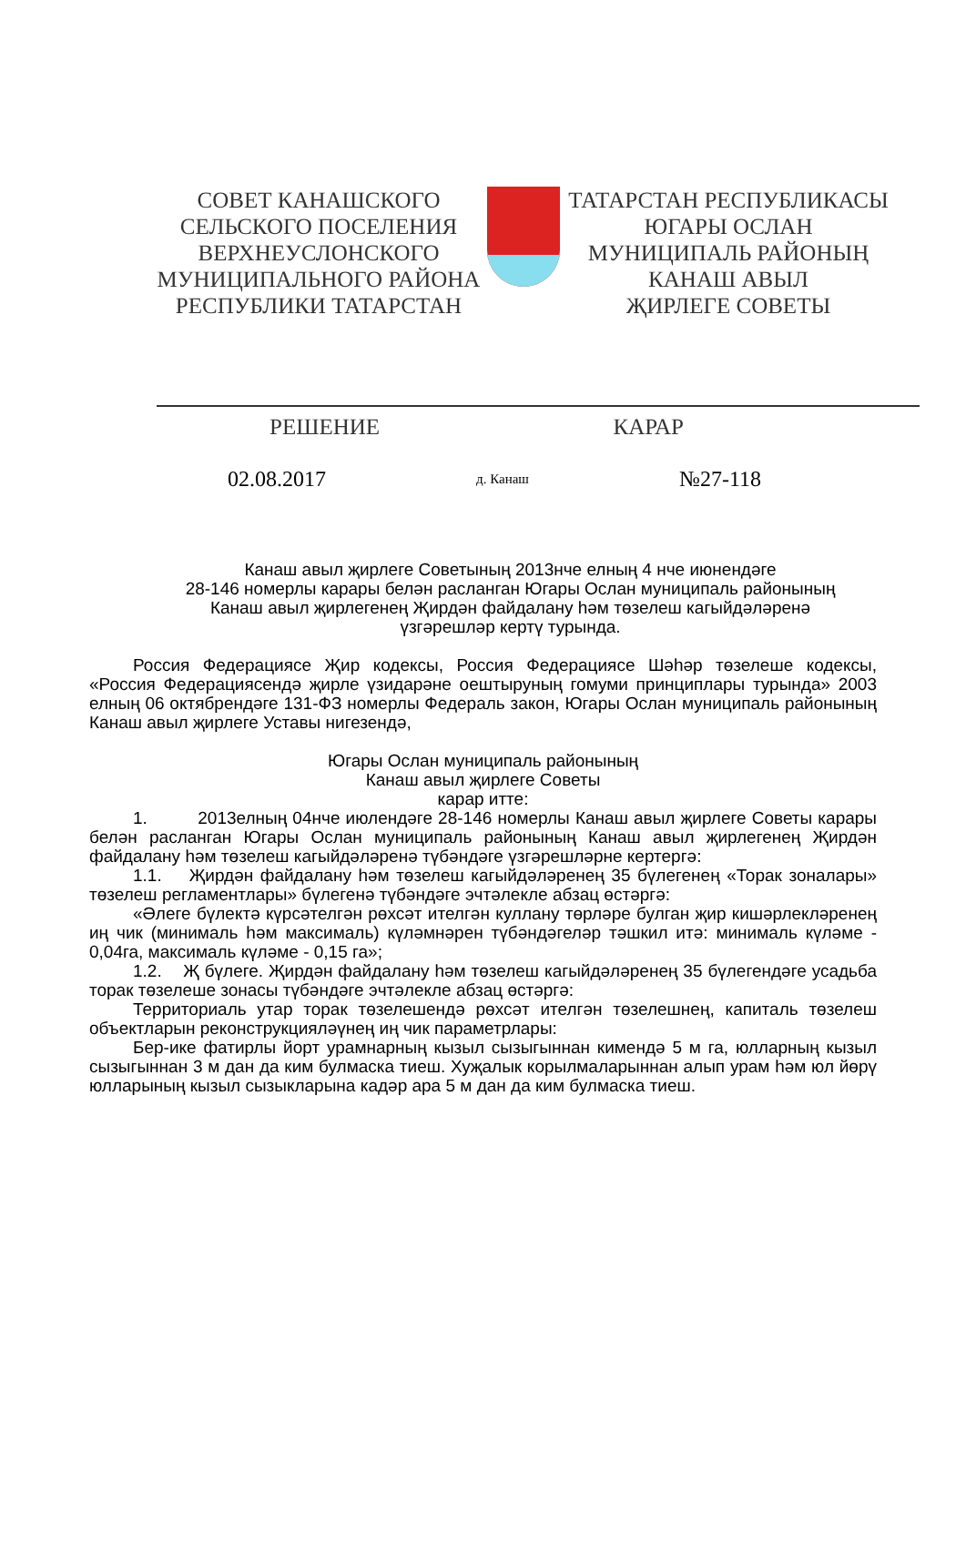СОВЕТ КАНАШСКОГО
СЕЛЬСКОГО ПОСЕЛЕНИЯ
ВЕРХНЕУСЛОНСКОГО
МУНИЦИПАЛЬНОГО РАЙОНА
РЕСПУБЛИКИ ТАТАРСТАН
ТАТАРСТАН РЕСПУБЛИКАСЫ
ЮГАРЫ ОСЛАН
МУНИЦИПАЛЬ РАЙОНЫҢ
КАНАШ АВЫЛ
ҖИРЛЕГЕ СОВЕТЫ
РЕШЕНИЕ КАРАР
02.08.2017 д. Канаш №27-118
Канаш авыл җирлеге Советының 2013нче елның 4 нче июнендәге
28-146 номерлы карары белән расланган Югары Ослан муниципаль районының
Канаш авыл җирлегенең Җирдән файдалану һәм төзелеш кагыйдәләренә
үзгәрешләр кертү турында.
Россия Федерациясе Җир кодексы, Россия Федерациясе Шәһәр төзелеше кодексы, «Россия Федерациясендә җирле үзидарәне оештыруның гомуми принциплары турында» 2003 елның 06 октябрендәге 131-ФЗ номерлы Федераль закон, Югары Ослан муниципаль районының Канаш авыл җирлеге Уставы нигезендә,
Югары Ослан муниципаль районының
Канаш авыл җирлеге Советы
карар итте:
1. 2013елның 04нче июлендәге 28-146 номерлы Канаш авыл җирлеге Советы карары белән расланган Югары Ослан муниципаль районының Канаш авыл җирлегенең Җирдән файдалану һәм төзелеш кагыйдәләренә түбәндәге үзгәрешләрне кертергә:
1.1. Җирдән файдалану һәм төзелеш кагыйдәләренең 35 бүлегенең «Торак зоналары» төзелеш регламентлары» бүлегенә түбәндәге эчтәлекле абзац өстәргә:
«Әлеге бүлектә күрсәтелгән рөхсәт ителгән куллану төрләре булган җир кишәрлекләренең иң чик (минималь һәм максималь) күләмнәрен түбәндәгеләр тәшкил итә: минималь күләме - 0,04га, максималь күләме - 0,15 га»;
1.2. Җ бүлеге. Җирдән файдалану һәм төзелеш кагыйдәләренең 35 бүлегендәге усадьба торак төзелеше зонасы түбәндәге эчтәлекле абзац өстәргә:
Территориаль утар торак төзелешендә рөхсәт ителгән төзелешнең, капиталь төзелеш объектларын реконструкцияләүнең иң чик параметрлары:
Бер-ике фатирлы йорт урамнарның кызыл сызыгыннан кимендә 5 м га, юлларның кызыл сызыгыннан 3 м дан да ким булмаска тиеш. Хуҗалык корылмаларыннан алып урам һәм юл йөрү юлларының кызыл сызыкларына кадәр ара 5 м дан да ким булмаска тиеш.